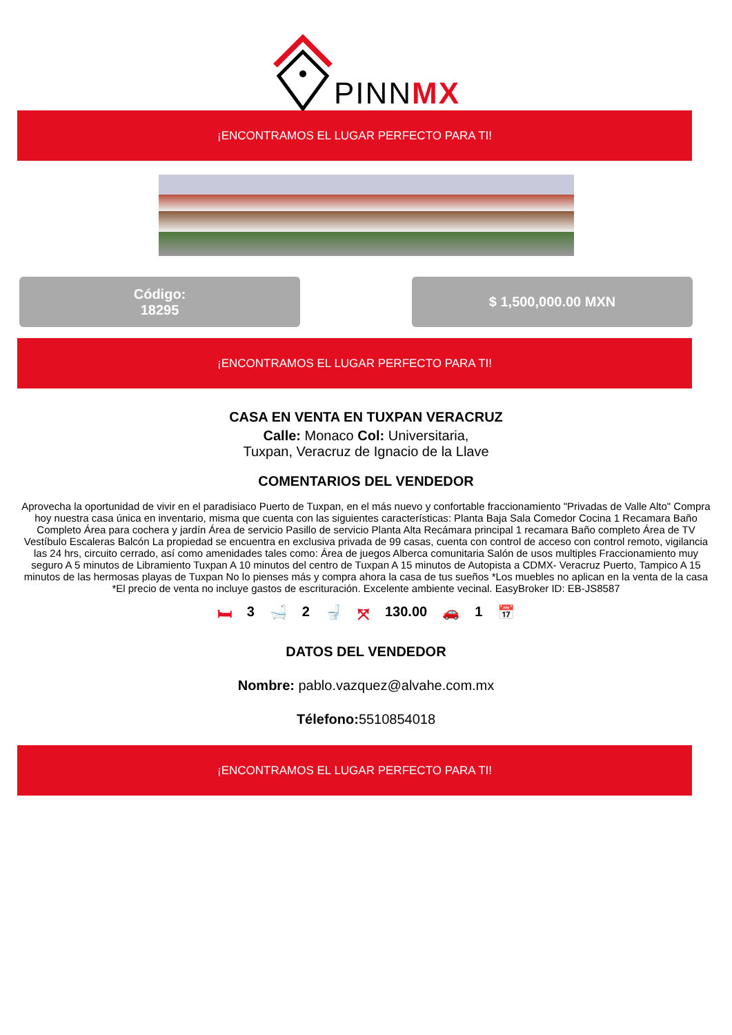PINNMX
¡ENCONTRAMOS EL LUGAR PERFECTO PARA TI!
Código:
18295
$ 1,500,000.00 MXN
¡ENCONTRAMOS EL LUGAR PERFECTO PARA TI!
CASA EN VENTA EN TUXPAN VERACRUZ
Calle: Monaco Col: Universitaria,
Tuxpan, Veracruz de Ignacio de la Llave
COMENTARIOS DEL VENDEDOR
Aprovecha la oportunidad de vivir en el paradisiaco Puerto de Tuxpan, en el más nuevo y confortable fraccionamiento "Privadas de Valle Alto" Compra hoy nuestra casa única en inventario, misma que cuenta con las siguientes características: Planta Baja Sala Comedor Cocina 1 Recamara Baño Completo Área para cochera y jardín Área de servicio Pasillo de servicio Planta Alta Recámara principal 1 recamara Baño completo Área de TV Vestíbulo Escaleras Balcón La propiedad se encuentra en exclusiva privada de 99 casas, cuenta con control de acceso con control remoto, vigilancia las 24 hrs, circuito cerrado, así como amenidades tales como: Área de juegos Alberca comunitaria Salón de usos multiples Fraccionamiento muy seguro A 5 minutos de Libramiento Tuxpan A 10 minutos del centro de Tuxpan A 15 minutos de Autopista a CDMX- Veracruz Puerto, Tampico A 15 minutos de las hermosas playas de Tuxpan No lo pienses más y compra ahora la casa de tus sueños *Los muebles no aplican en la venta de la casa *El precio de venta no incluye gastos de escrituración. Excelente ambiente vecinal. EasyBroker ID: EB-JS8587
🛏 3 🛁 2 🚽 ⤧ 130.00 🚗 1 📅
DATOS DEL VENDEDOR
Nombre: pablo.vazquez@alvahe.com.mx
Télefono: 5510854018
¡ENCONTRAMOS EL LUGAR PERFECTO PARA TI!